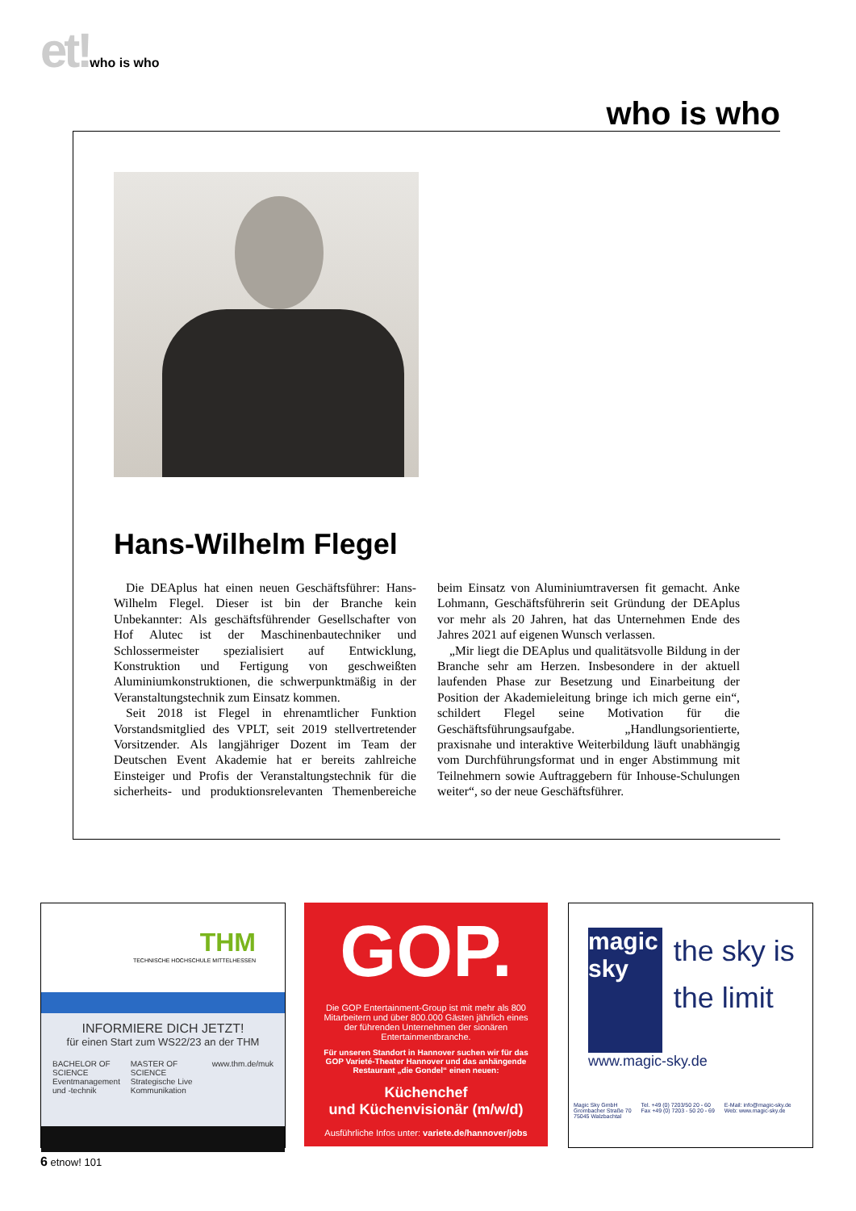et!who is who
who is who
Hans-Wilhelm Flegel
Die DEAplus hat einen neuen Geschäftsführer: Hans-Wilhelm Flegel. Dieser ist bin der Branche kein Unbekannter: Als geschäftsführender Gesellschafter von Hof Alutec ist der Maschinenbautechniker und Schlossermeister spezialisiert auf Entwicklung, Konstruktion und Fertigung von geschweißten Aluminiumkonstruktionen, die schwerpunktmäßig in der Veranstaltungstechnik zum Einsatz kommen.
Seit 2018 ist Flegel in ehrenamtlicher Funktion Vorstandsmitglied des VPLT, seit 2019 stellvertretender Vorsitzender. Als langjähriger Dozent im Team der Deutschen Event Akademie hat er bereits zahlreiche Einsteiger und Profis der Veranstaltungstechnik für die sicherheits- und produktionsrelevanten Themenbereiche beim Einsatz von Aluminiumtraversen fit gemacht. Anke Lohmann, Geschäftsführerin seit Gründung der DEAplus vor mehr als 20 Jahren, hat das Unternehmen Ende des Jahres 2021 auf eigenen Wunsch verlassen.
„Mir liegt die DEAplus und qualitätsvolle Bildung in der Branche sehr am Herzen. Insbesondere in der aktuell laufenden Phase zur Besetzung und Einarbeitung der Position der Akademieleitung bringe ich mich gerne ein“, schildert Flegel seine Motivation für die Geschäftsführungsaufgabe. „Handlungsorientierte, praxisnahe und interaktive Weiterbildung läuft unabhängig vom Durchführungsformat und in enger Abstimmung mit Teilnehmern sowie Auftraggebern für Inhouse-Schulungen weiter“, so der neue Geschäftsführer.
THM
TECHNISCHE HOCHSCHULE MITTELHESSEN
INFORMIERE DICH JETZT!
für einen Start zum WS22/23 an der THM
BACHELOR OF SCIENCE
Eventmanagement und -technik
MASTER OF SCIENCE
Strategische Live Kommunikation
www.thm.de/muk
GOP.
Die GOP Entertainment-Group ist mit mehr als 800 Mitarbeitern und über 800.000 Gästen jährlich eines der führenden Unternehmen der sionären Entertainmentbranche.
Für unseren Standort in Hannover suchen wir für das GOP Varieté-Theater Hannover und das anhängende Restaurant „die Gondel“ einen neuen:
Küchenchef
und Küchenvisionär (m/w/d)
Ausführliche Infos unter: variete.de/hannover/jobs
magic sky
the sky is the limit
www.magic-sky.de
Magic Sky GmbH
Grombacher Straße 70
75045 Walzbachtal
Tel. +49 (0) 7203/50 20 - 60
Fax +49 (0) 7203 - 50 20 - 69
E-Mail: info@magic-sky.de
Web: www.magic-sky.de
6 etnow! 101